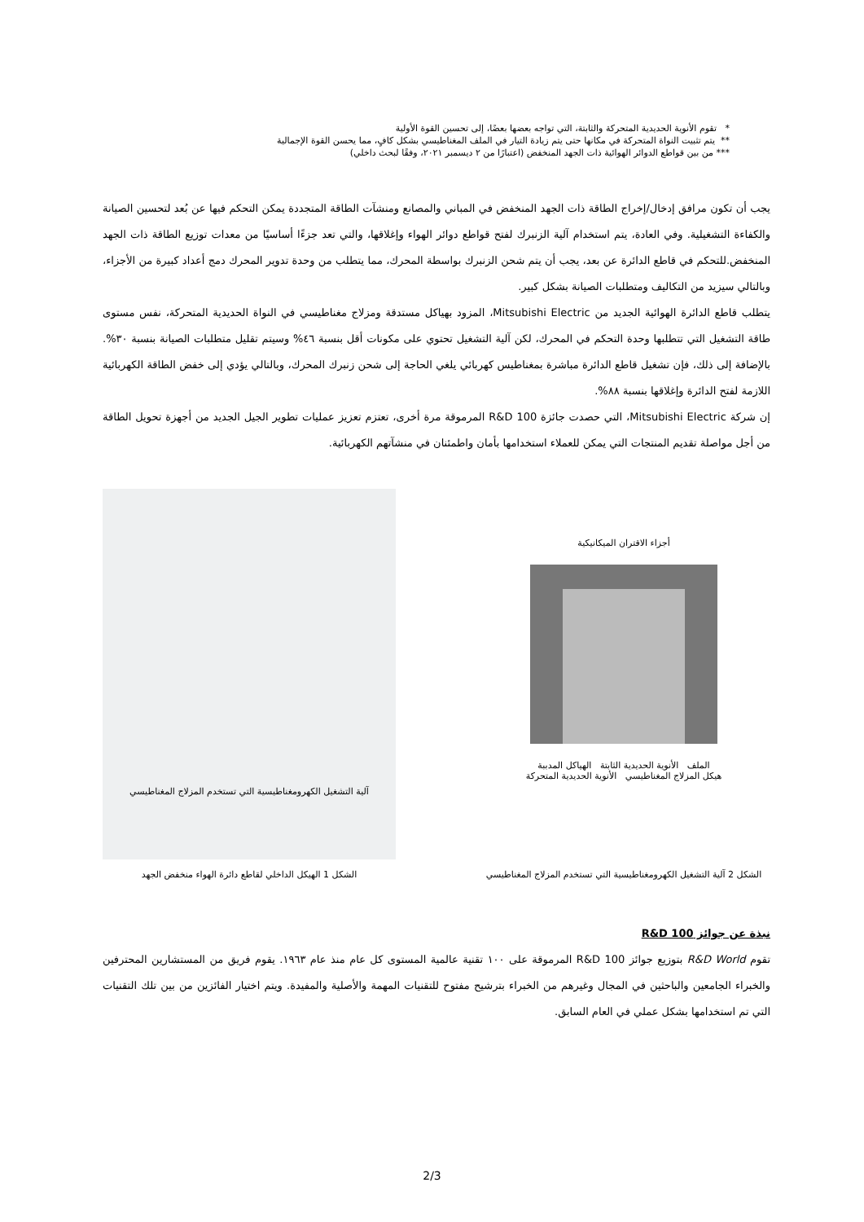* تقوم الأنوية الحديدية المتحركة والثابتة، التي تواجه بعضها بعضًا، إلى تحسين القوة الأولية
** يتم تثبيت النواة المتحركة في مكانها حتى يتم زيادة التيار في الملف المغناطيسي بشكل كافٍ، مما يحسن القوة الإجمالية
*** من بين قواطع الدوائر الهوائية ذات الجهد المنخفض (اعتبارًا من ٢ ديسمبر ٢٠٢١، وفقًا لبحث داخلي)
يجب أن تكون مرافق إدخال/إخراج الطاقة ذات الجهد المنخفض في المباني والمصانع ومنشآت الطاقة المتجددة يمكن التحكم فيها عن بُعد لتحسين الصيانة والكفاءة التشغيلية. وفي العادة، يتم استخدام آلية الزنبرك لفتح قواطع دوائر الهواء وإغلاقها، والتي تعد جزءًا أساسيًا من معدات توزيع الطاقة ذات الجهد المنخفض.للتحكم في قاطع الدائرة عن بعد، يجب أن يتم شحن الزنبرك بواسطة المحرك، مما يتطلب من وحدة تدوير المحرك دمج أعداد كبيرة من الأجزاء، وبالتالي سيزيد من التكاليف ومتطلبات الصيانة بشكل كبير.
يتطلب قاطع الدائرة الهوائية الجديد من Mitsubishi Electric، المزود بهياكل مستدقة ومزلاج مغناطيسي في النواة الحديدية المتحركة، نفس مستوى طاقة التشغيل التي تتطلبها وحدة التحكم في المحرك، لكن آلية التشغيل تحتوي على مكونات أقل بنسبة ٤٦% وسيتم تقليل متطلبات الصيانة بنسبة ٣٠%. بالإضافة إلى ذلك، فإن تشغيل قاطع الدائرة مباشرة بمغناطيس كهربائي يلغي الحاجة إلى شحن زنبرك المحرك، وبالتالي يؤدي إلى خفض الطاقة الكهربائية اللازمة لفتح الدائرة وإغلاقها بنسبة ٨٨%.
إن شركة Mitsubishi Electric، التي حصدت جائزة R&D 100 المرموقة مرة أخرى، تعتزم تعزيز عمليات تطوير الجيل الجديد من أجهزة تحويل الطاقة من أجل مواصلة تقديم المنتجات التي يمكن للعملاء استخدامها بأمان واطمئنان في منشآتهم الكهربائية.
أجزاء الاقتران الميكانيكية
الملف الأنوية الحديدية الثابتة الهياكل المدببة
هيكل المزلاج المغناطيسي الأنوية الحديدية المتحركة
الشكل 2 آلية التشغيل الكهرومغناطيسية التي تستخدم المزلاج المغناطيسي
آلية التشغيل الكهرومغناطيسية التي تستخدم المزلاج المغناطيسي
الشكل 1 الهيكل الداخلي لقاطع دائرة الهواء منخفض الجهد
نبذة عن جوائز R&D 100
تقوم R&D World بتوزيع جوائز R&D 100 المرموقة على ١٠٠ تقنية عالمية المستوى كل عام منذ عام ١٩٦٣. يقوم فريق من المستشارين المحترفين والخبراء الجامعين والباحثين في المجال وغيرهم من الخبراء بترشيح مفتوح للتقنيات المهمة والأصلية والمفيدة. ويتم اختيار الفائزين من بين تلك التقنيات التي تم استخدامها بشكل عملي في العام السابق.
2/3